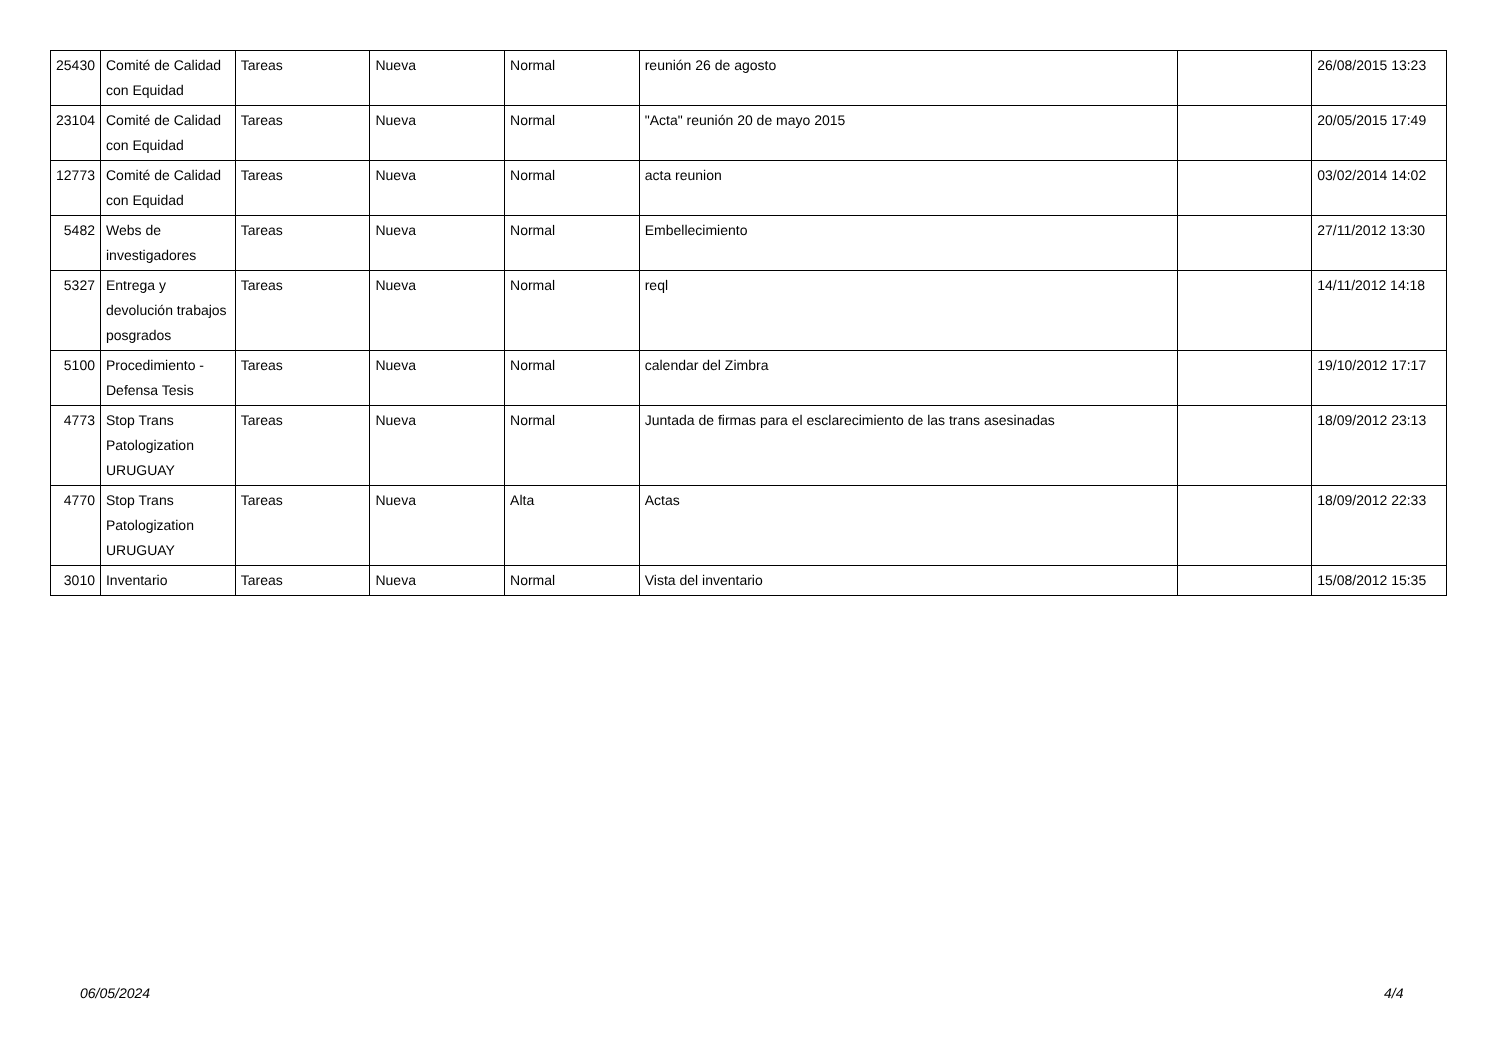| 25430 | Comité de Calidad con Equidad | Tareas | Nueva | Normal | reunión 26 de agosto | | 26/08/2015 13:23 |
| 23104 | Comité de Calidad con Equidad | Tareas | Nueva | Normal | "Acta" reunión 20 de mayo 2015 | | 20/05/2015 17:49 |
| 12773 | Comité de Calidad con Equidad | Tareas | Nueva | Normal | acta reunion | | 03/02/2014 14:02 |
| 5482 | Webs de investigadores | Tareas | Nueva | Normal | Embellecimiento | | 27/11/2012 13:30 |
| 5327 | Entrega y devolución trabajos posgrados | Tareas | Nueva | Normal | reql | | 14/11/2012 14:18 |
| 5100 | Procedimiento - Defensa Tesis | Tareas | Nueva | Normal | calendar del Zimbra | | 19/10/2012 17:17 |
| 4773 | Stop Trans Patologization URUGUAY | Tareas | Nueva | Normal | Juntada de firmas para el esclarecimiento de las trans asesinadas | | 18/09/2012 23:13 |
| 4770 | Stop Trans Patologization URUGUAY | Tareas | Nueva | Alta | Actas | | 18/09/2012 22:33 |
| 3010 | Inventario | Tareas | Nueva | Normal | Vista del inventario | | 15/08/2012 15:35 |
06/05/2024 4/4